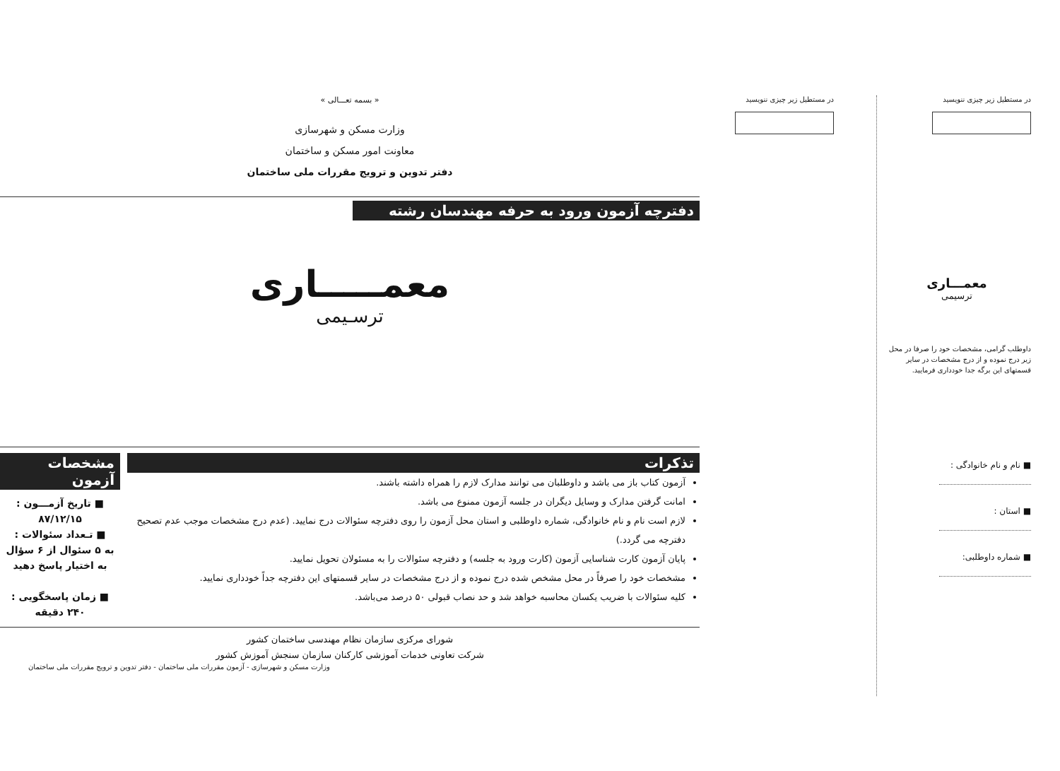« بسمه تعـــالی »
وزارت مسکن و شهرسازی
معاونت امور مسکن و ساختمان
دفتر تدوین و ترویج مقررات ملی ساختمان
دفترچه آزمون ورود به حرفه مهندسان رشته
معمـــــاری
ترسـیمی
تذکرات
آزمون کتاب باز می باشد و داوطلبان می توانند مدارک لازم را همراه داشته باشند.
امانت گرفتن مدارک و وسایل دیگران در جلسه آزمون ممنوع می باشد.
لازم است نام و نام خانوادگی، شماره داوطلبی و استان محل آزمون را روی دفترچه سئوالات درج نمایید. (عدم درج مشخصات موجب عدم تصحیح دفترچه می گردد.)
پایان آزمون کارت شناسایی آزمون (کارت ورود به جلسه) و دفترچه سئوالات را به مسئولان تحویل نمایید.
مشخصات خود را صرفاً در محل مشخص شده درج نموده و از درج مشخصات در سایر قسمتهای این دفترچه جداً خودداری نمایید.
کلیه سئوالات با ضریب یکسان محاسبه خواهد شد و حد نصاب قبولی ۵۰ درصد می‌باشد.
مشخصات آزمون
■ تاریخ آزمـــون :
۸۷/۱۲/۱۵
■ تـعداد سئوالات :
به ۵ سئوال از ۶ سؤال به اختیار پاسخ دهید
■ زمان پاسخگویی :
۲۴۰ دقیقه
شورای مرکزی سازمان نظام مهندسی ساختمان کشور
شرکت تعاونی خدمات آموزشی کارکنان سازمان سنجش آموزش کشور
وزارت مسکن و شهرسازی - آزمون مقررات ملی ساختمان - دفتر تدوین و ترویج مقررات ملی ساختمان
در مستطیل زیر چیزی ننویسید
در مستطیل زیر چیزی ننویسید
معمـــاری
ترسیمی
داوطلب گرامی، مشخصات خود را صرفا در محل زیر درج نموده و از درج مشخصات در سایر قسمتهای این برگه جدا خودداری فرمایید.
■ نام و نام خانوادگی :
■ استان :
■ شماره داوطلبی: